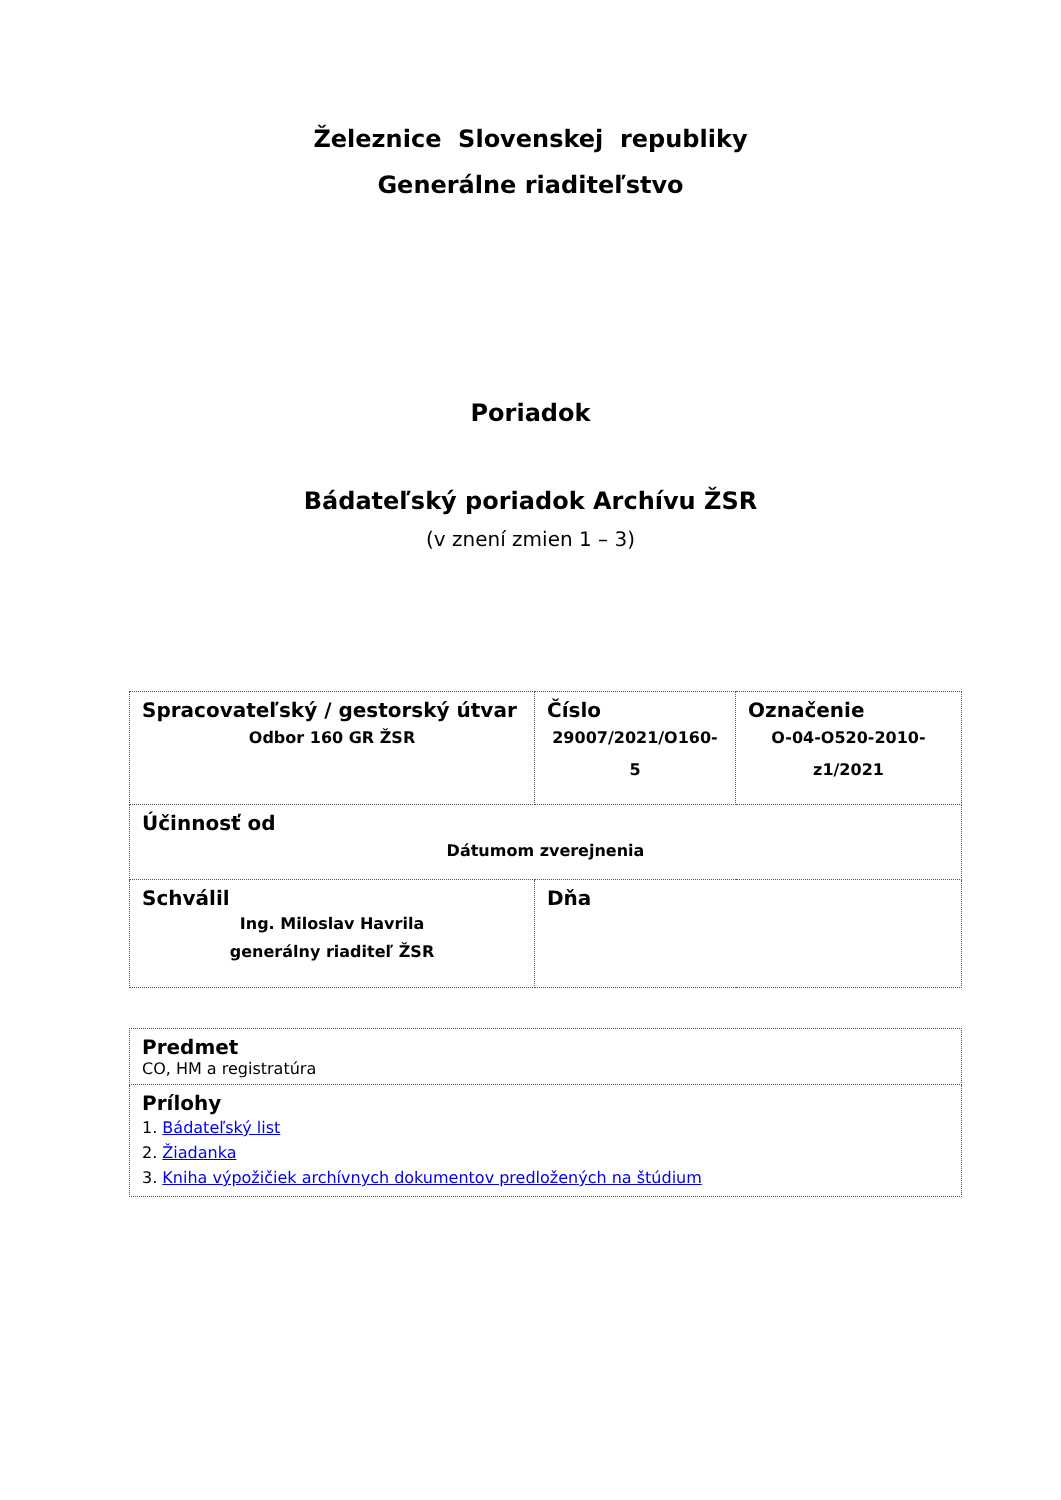Železnice Slovenskej republiky
Generálne riaditeľstvo
Poriadok
Bádateľský poriadok Archívu ŽSR
(v znení zmien 1 – 3)
| Spracovateľský / gestorský útvar Odbor 160 GR ŽSR | Číslo 29007/2021/O160-5 | Označenie O-04-O520-2010-z1/2021 |
| Účinnosť od Dátumom zverejnenia | | |
| Schválil Ing. Miloslav Havrila generálny riaditeľ ŽSR | Dňa | |
| Predmet CO, HM a registratúra |
| Prílohy 1. Bádateľský list 2. Žiadanka 3. Kniha výpožičiek archívnych dokumentov predložených na štúdium |